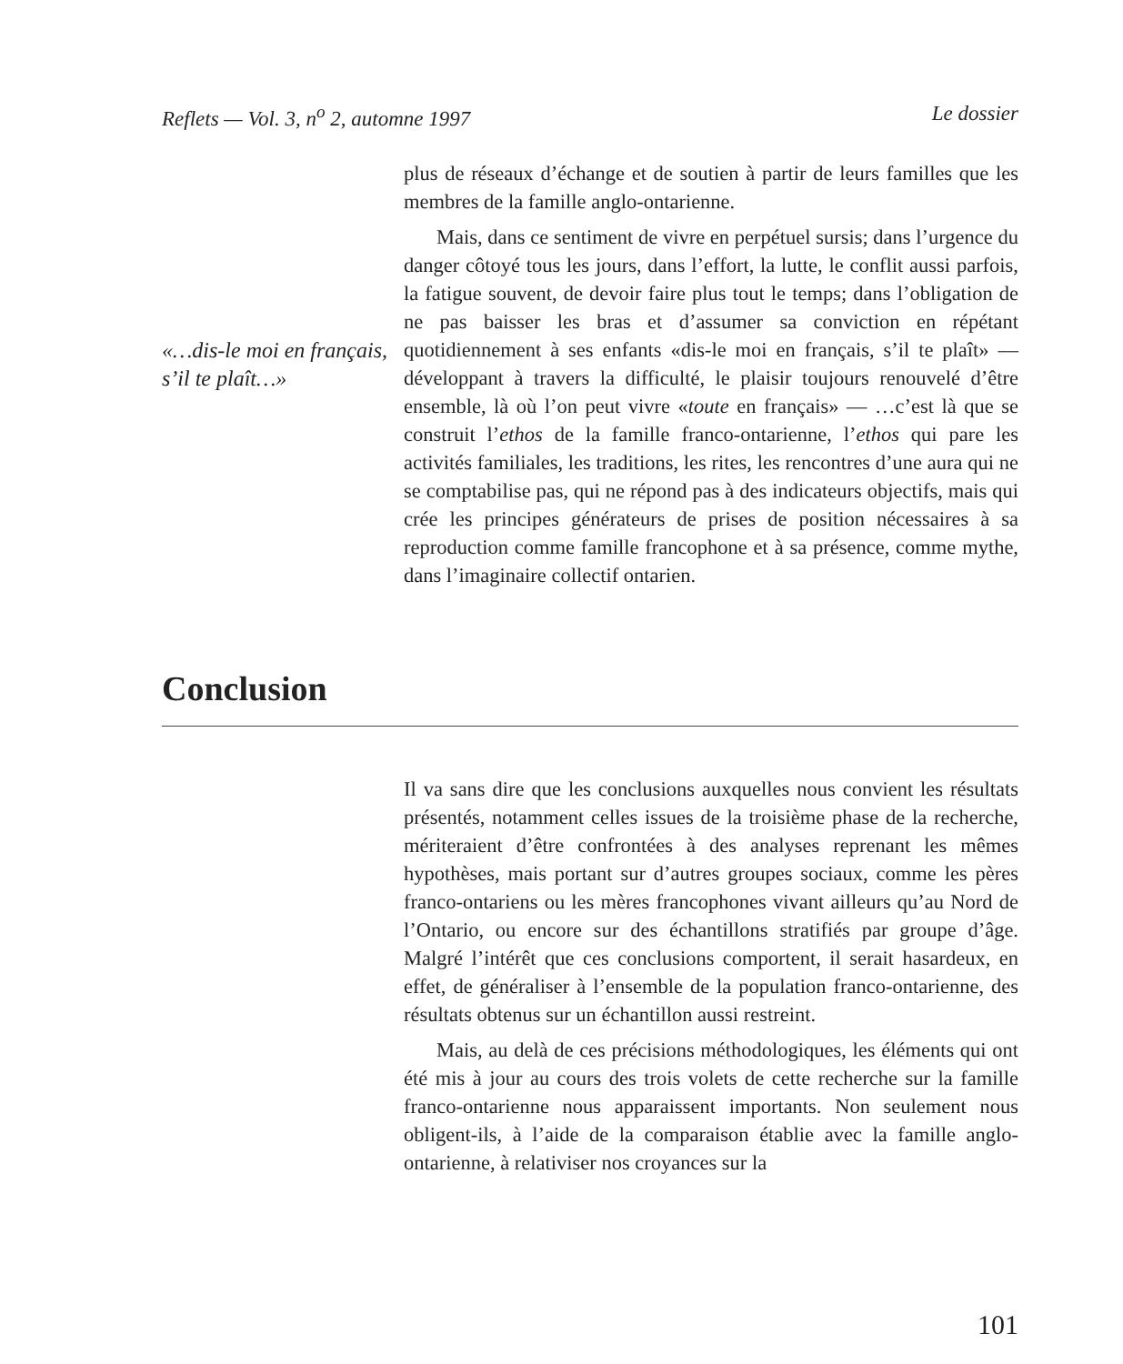Reflets — Vol. 3, n<sup>o</sup> 2, automne 1997 Le dossier
«…dis-le moi en français, s’il te plaît…»
plus de réseaux d’échange et de soutien à partir de leurs familles que les membres de la famille anglo-ontarienne.
Mais, dans ce sentiment de vivre en perpétuel sursis; dans l’urgence du danger côtoyé tous les jours, dans l’effort, la lutte, le conflit aussi parfois, la fatigue souvent, de devoir faire plus tout le temps; dans l’obligation de ne pas baisser les bras et d’assumer sa conviction en répétant quotidiennement à ses enfants «dis-le moi en français, s’il te plaît» — développant à travers la difficulté, le plaisir toujours renouvelé d’être ensemble, là où l’on peut vivre «toute en français» — …c’est là que se construit l’ethos de la famille franco-ontarienne, l’ethos qui pare les activités familiales, les traditions, les rites, les rencontres d’une aura qui ne se comptabilise pas, qui ne répond pas à des indicateurs objectifs, mais qui crée les principes générateurs de prises de position nécessaires à sa reproduction comme famille francophone et à sa présence, comme mythe, dans l’imaginaire collectif ontarien.
Conclusion
Il va sans dire que les conclusions auxquelles nous convient les résultats présentés, notamment celles issues de la troisième phase de la recherche, mériteraient d’être confrontées à des analyses reprenant les mêmes hypothèses, mais portant sur d’autres groupes sociaux, comme les pères franco-ontariens ou les mères francophones vivant ailleurs qu’au Nord de l’Ontario, ou encore sur des échantillons stratifiés par groupe d’âge. Malgré l’intérêt que ces conclusions comportent, il serait hasardeux, en effet, de généraliser à l’ensemble de la population franco-ontarienne, des résultats obtenus sur un échantillon aussi restreint.
Mais, au delà de ces précisions méthodologiques, les éléments qui ont été mis à jour au cours des trois volets de cette recherche sur la famille franco-ontarienne nous apparaissent importants. Non seulement nous obligent-ils, à l’aide de la comparaison établie avec la famille anglo-ontarienne, à relativiser nos croyances sur la
101